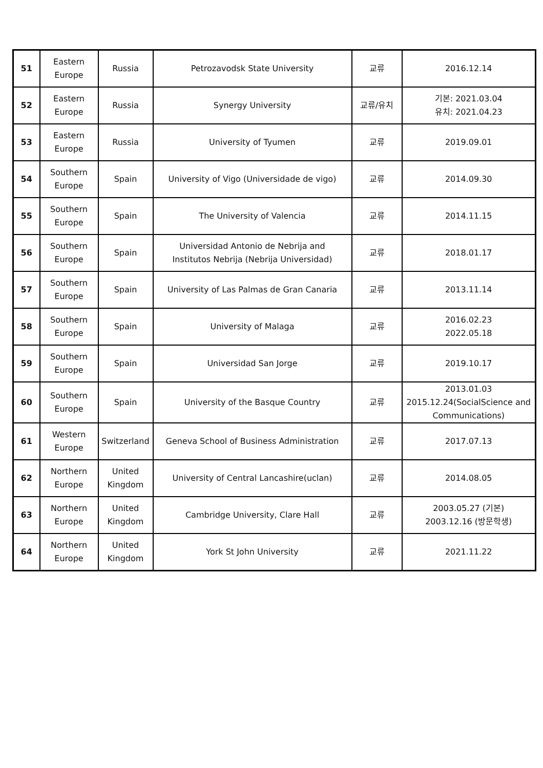| 51 | Eastern Europe | Russia | Petrozavodsk State University | 교류 | 2016.12.14 |
| 52 | Eastern Europe | Russia | Synergy University | 교류/유치 | 기본: 2021.03.04 유치: 2021.04.23 |
| 53 | Eastern Europe | Russia | University of Tyumen | 교류 | 2019.09.01 |
| 54 | Southern Europe | Spain | University of Vigo (Universidade de vigo) | 교류 | 2014.09.30 |
| 55 | Southern Europe | Spain | The University of Valencia | 교류 | 2014.11.15 |
| 56 | Southern Europe | Spain | Universidad Antonio de Nebrija and Institutos Nebrija (Nebrija Universidad) | 교류 | 2018.01.17 |
| 57 | Southern Europe | Spain | University of Las Palmas de Gran Canaria | 교류 | 2013.11.14 |
| 58 | Southern Europe | Spain | University of Malaga | 교류 | 2016.02.23 2022.05.18 |
| 59 | Southern Europe | Spain | Universidad San Jorge | 교류 | 2019.10.17 |
| 60 | Southern Europe | Spain | University of the Basque Country | 교류 | 2013.01.03 2015.12.24(SocialScience and Communications) |
| 61 | Western Europe | Switzerland | Geneva School of Business Administration | 교류 | 2017.07.13 |
| 62 | Northern Europe | United Kingdom | University of Central Lancashire(uclan) | 교류 | 2014.08.05 |
| 63 | Northern Europe | United Kingdom | Cambridge University, Clare Hall | 교류 | 2003.05.27 (기본) 2003.12.16 (방문학생) |
| 64 | Northern Europe | United Kingdom | York St John University | 교류 | 2021.11.22 |